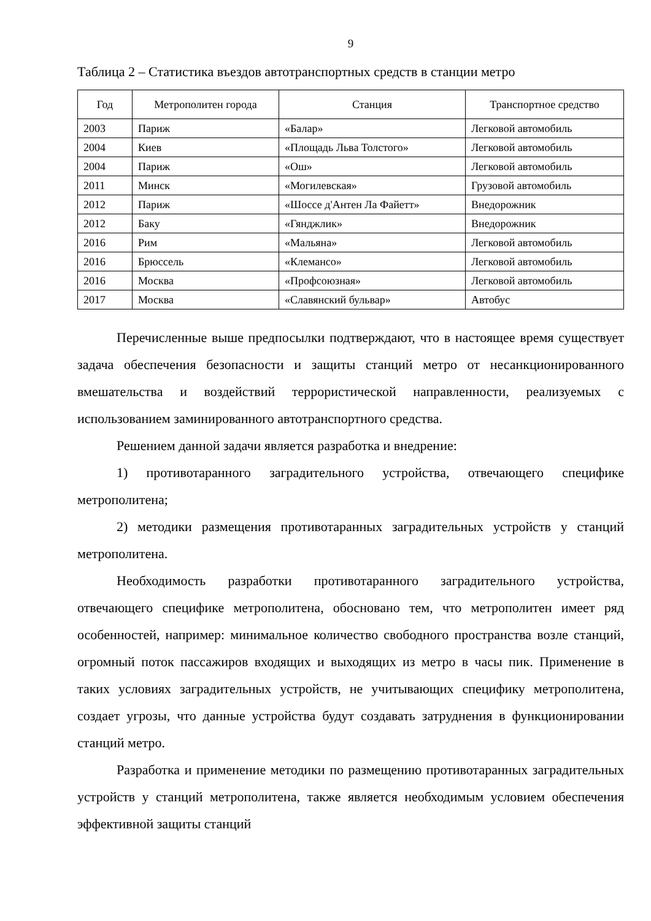9
Таблица 2 – Статистика въездов автотранспортных средств в станции метро
| Год | Метрополитен города | Станция | Транспортное средство |
| --- | --- | --- | --- |
| 2003 | Париж | «Балар» | Легковой автомобиль |
| 2004 | Киев | «Площадь Льва Толстого» | Легковой автомобиль |
| 2004 | Париж | «Ош» | Легковой автомобиль |
| 2011 | Минск | «Могилевская» | Грузовой автомобиль |
| 2012 | Париж | «Шоссе д'Антен Ла Файетт» | Внедорожник |
| 2012 | Баку | «Гянджлик» | Внедорожник |
| 2016 | Рим | «Мальяна» | Легковой автомобиль |
| 2016 | Брюссель | «Клемансо» | Легковой автомобиль |
| 2016 | Москва | «Профсоюзная» | Легковой автомобиль |
| 2017 | Москва | «Славянский бульвар» | Автобус |
Перечисленные выше предпосылки подтверждают, что в настоящее время существует задача обеспечения безопасности и защиты станций метро от несанкционированного вмешательства и воздействий террористической направленности, реализуемых с использованием заминированного автотранспортного средства.
Решением данной задачи является разработка и внедрение:
1) противотаранного заградительного устройства, отвечающего специфике метрополитена;
2) методики размещения противотаранных заградительных устройств у станций метрополитена.
Необходимость разработки противотаранного заградительного устройства, отвечающего специфике метрополитена, обосновано тем, что метрополитен имеет ряд особенностей, например: минимальное количество свободного пространства возле станций, огромный поток пассажиров входящих и выходящих из метро в часы пик. Применение в таких условиях заградительных устройств, не учитывающих специфику метрополитена, создает угрозы, что данные устройства будут создавать затруднения в функционировании станций метро.
Разработка и применение методики по размещению противотаранных заградительных устройств у станций метрополитена, также является необходимым условием обеспечения эффективной защиты станций